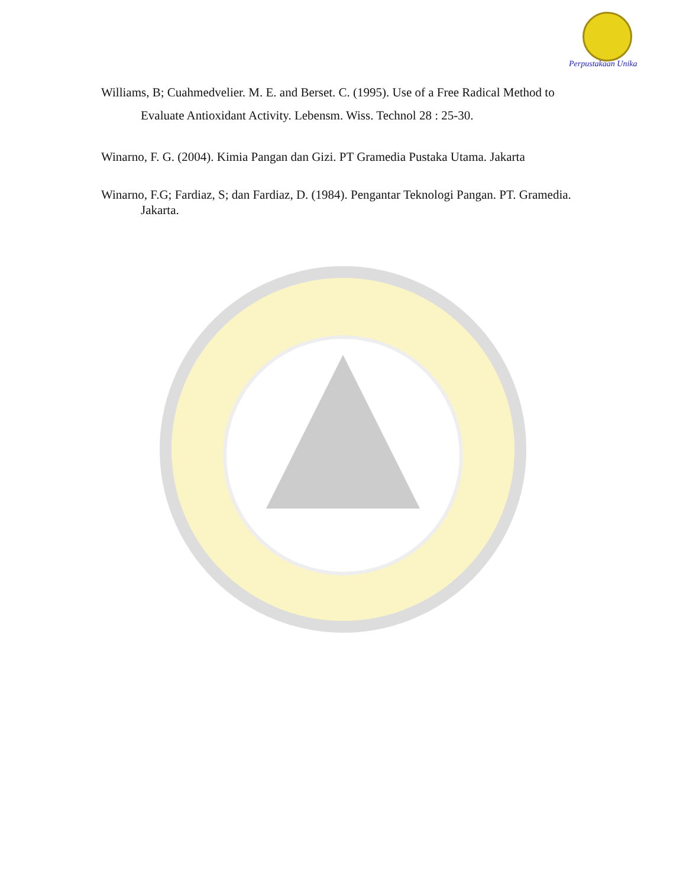Perpustakaan Unika
Williams, B; Cuahmedvelier. M. E. and Berset. C. (1995). Use of a Free Radical Method to Evaluate Antioxidant Activity. Lebensm. Wiss. Technol 28 : 25-30.
Winarno, F. G. (2004). Kimia Pangan dan Gizi. PT Gramedia Pustaka Utama. Jakarta
Winarno, F.G; Fardiaz, S; dan Fardiaz, D. (1984). Pengantar Teknologi Pangan. PT. Gramedia. Jakarta.